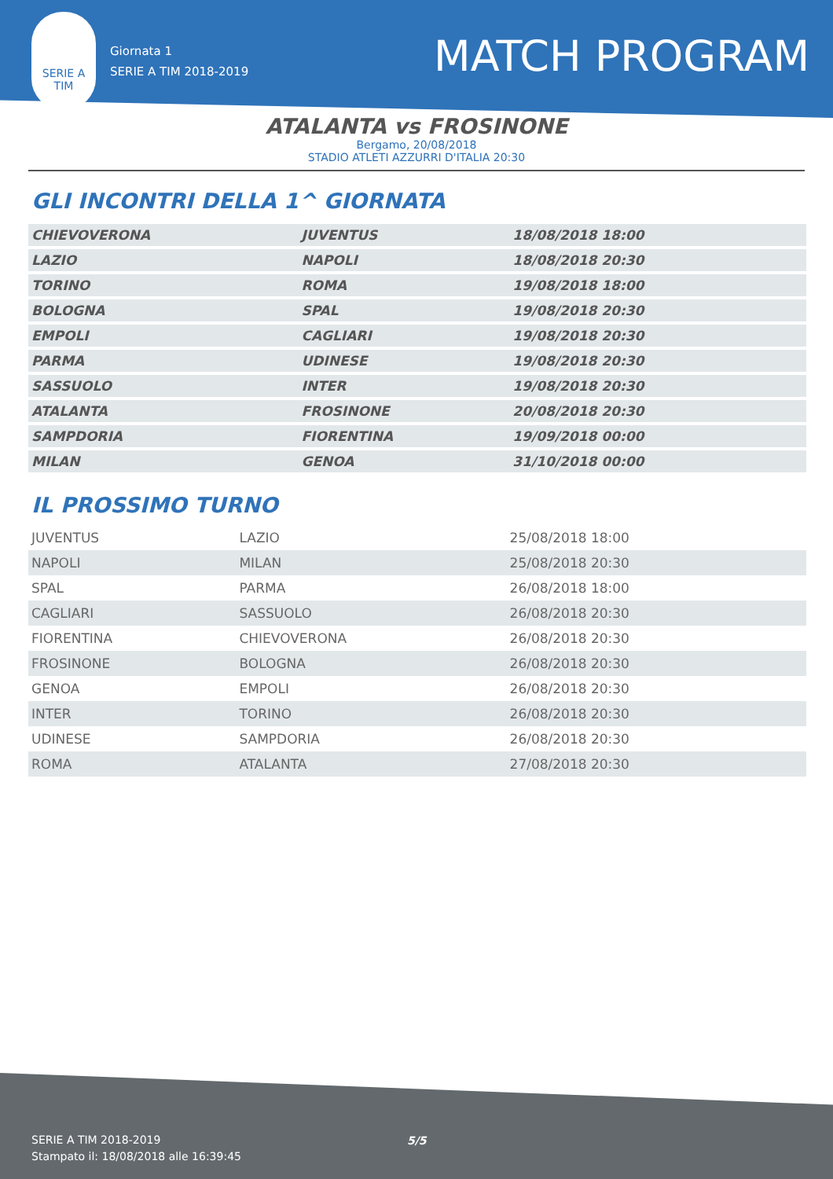SERIE A
TIM
Giornata 1
SERIE A TIM 2018-2019
MATCH PROGRAM
ATALANTA vs FROSINONE
Bergamo, 20/08/2018
STADIO ATLETI AZZURRI D'ITALIA 20:30
GLI INCONTRI DELLA 1^ GIORNATA
| CHIEVOVERONA | JUVENTUS | 18/08/2018 18:00 |
| LAZIO | NAPOLI | 18/08/2018 20:30 |
| TORINO | ROMA | 19/08/2018 18:00 |
| BOLOGNA | SPAL | 19/08/2018 20:30 |
| EMPOLI | CAGLIARI | 19/08/2018 20:30 |
| PARMA | UDINESE | 19/08/2018 20:30 |
| SASSUOLO | INTER | 19/08/2018 20:30 |
| ATALANTA | FROSINONE | 20/08/2018 20:30 |
| SAMPDORIA | FIORENTINA | 19/09/2018 00:00 |
| MILAN | GENOA | 31/10/2018 00:00 |
IL PROSSIMO TURNO
| JUVENTUS | LAZIO | 25/08/2018 18:00 |
| NAPOLI | MILAN | 25/08/2018 20:30 |
| SPAL | PARMA | 26/08/2018 18:00 |
| CAGLIARI | SASSUOLO | 26/08/2018 20:30 |
| FIORENTINA | CHIEVOVERONA | 26/08/2018 20:30 |
| FROSINONE | BOLOGNA | 26/08/2018 20:30 |
| GENOA | EMPOLI | 26/08/2018 20:30 |
| INTER | TORINO | 26/08/2018 20:30 |
| UDINESE | SAMPDORIA | 26/08/2018 20:30 |
| ROMA | ATALANTA | 27/08/2018 20:30 |
SERIE A TIM 2018-2019
Stampato il: 18/08/2018 alle 16:39:45
5/5